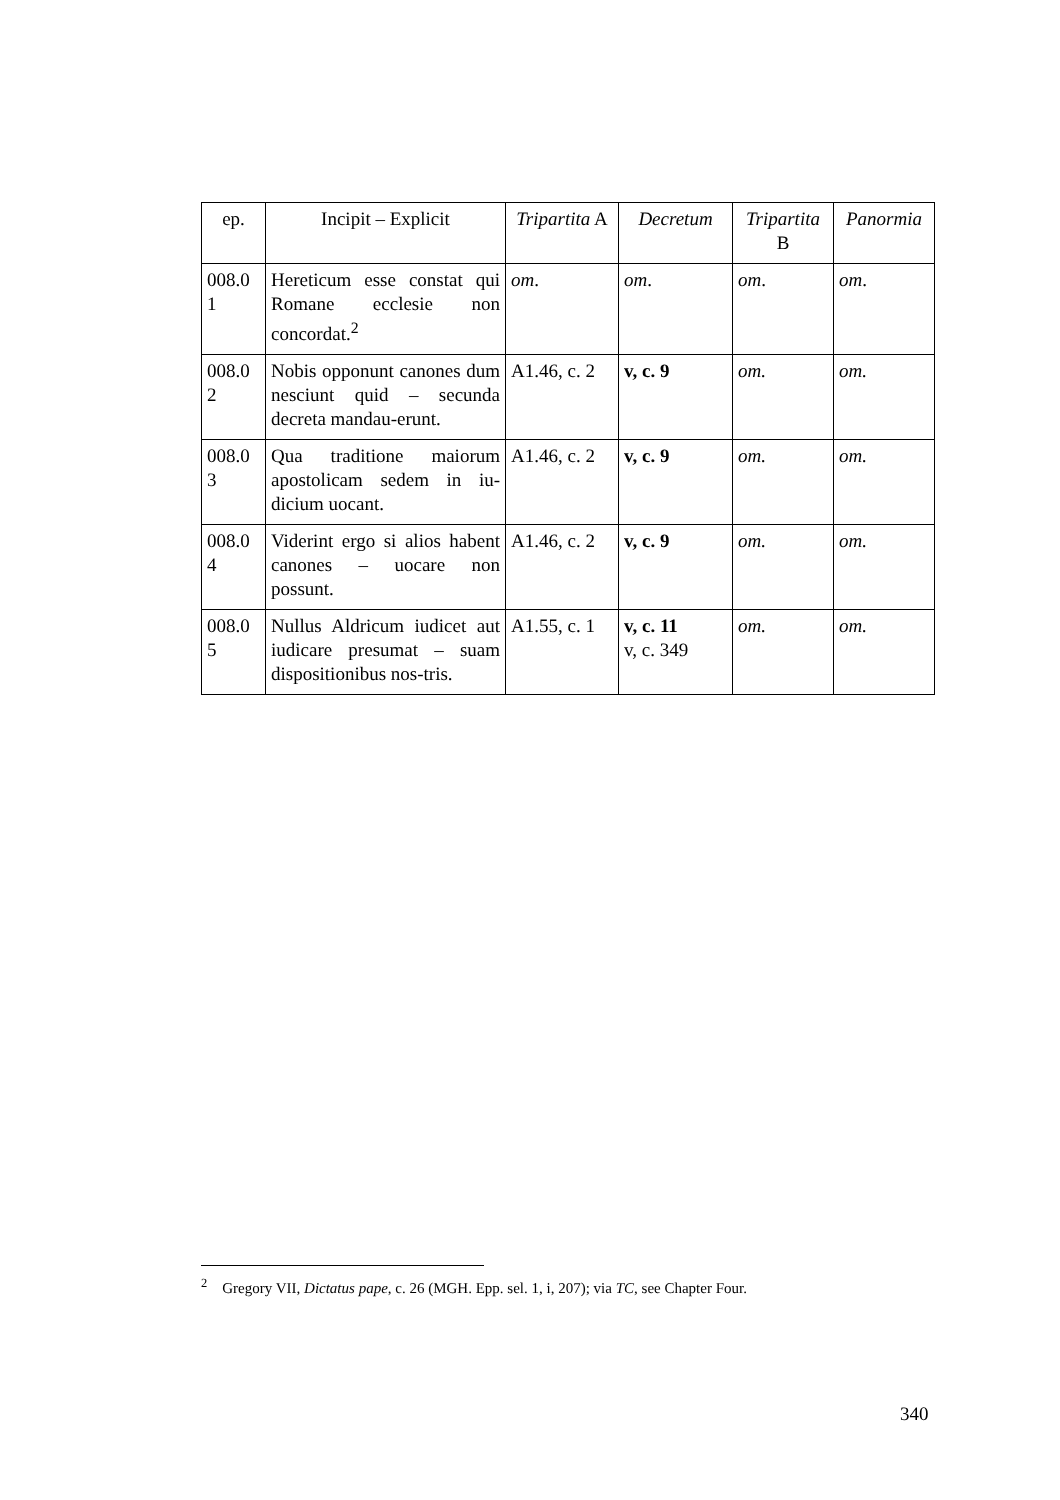| ep. | Incipit – Explicit | Tripartita A | Decretum | Tripartita B | Panormia |
| --- | --- | --- | --- | --- | --- |
| 008.0 1 | Hereticum esse constat qui Romane ecclesie non concordat.<sup>2</sup> | om . | om . | om . | om . |
| 008.0 2 | Nobis opponunt canones dum nesciunt quid – secunda decreta mandau-erunt. | A1.46, c. 2 | v, c. 9 | om. | om. |
| 008.0 3 | Qua traditione maiorum apostolicam sedem in iu-dicium uocant. | A1.46, c. 2 | v, c. 9 | om. | om. |
| 008.0 4 | Viderint ergo si alios habent canones – uocare non possunt. | A1.46, c. 2 | v, c. 9 | om. | om. |
| 008.0 5 | Nullus Aldricum iudicet aut iudicare presumat – suam dispositionibus nos-tris. | A1.55, c. 1 | v, c. 11 v, c. 349 | om. | om. |
<sup>2</sup> Gregory VII, Dictatus pape, c. 26 (MGH. Epp. sel. 1, i, 207); via TC, see Chapter Four.
340